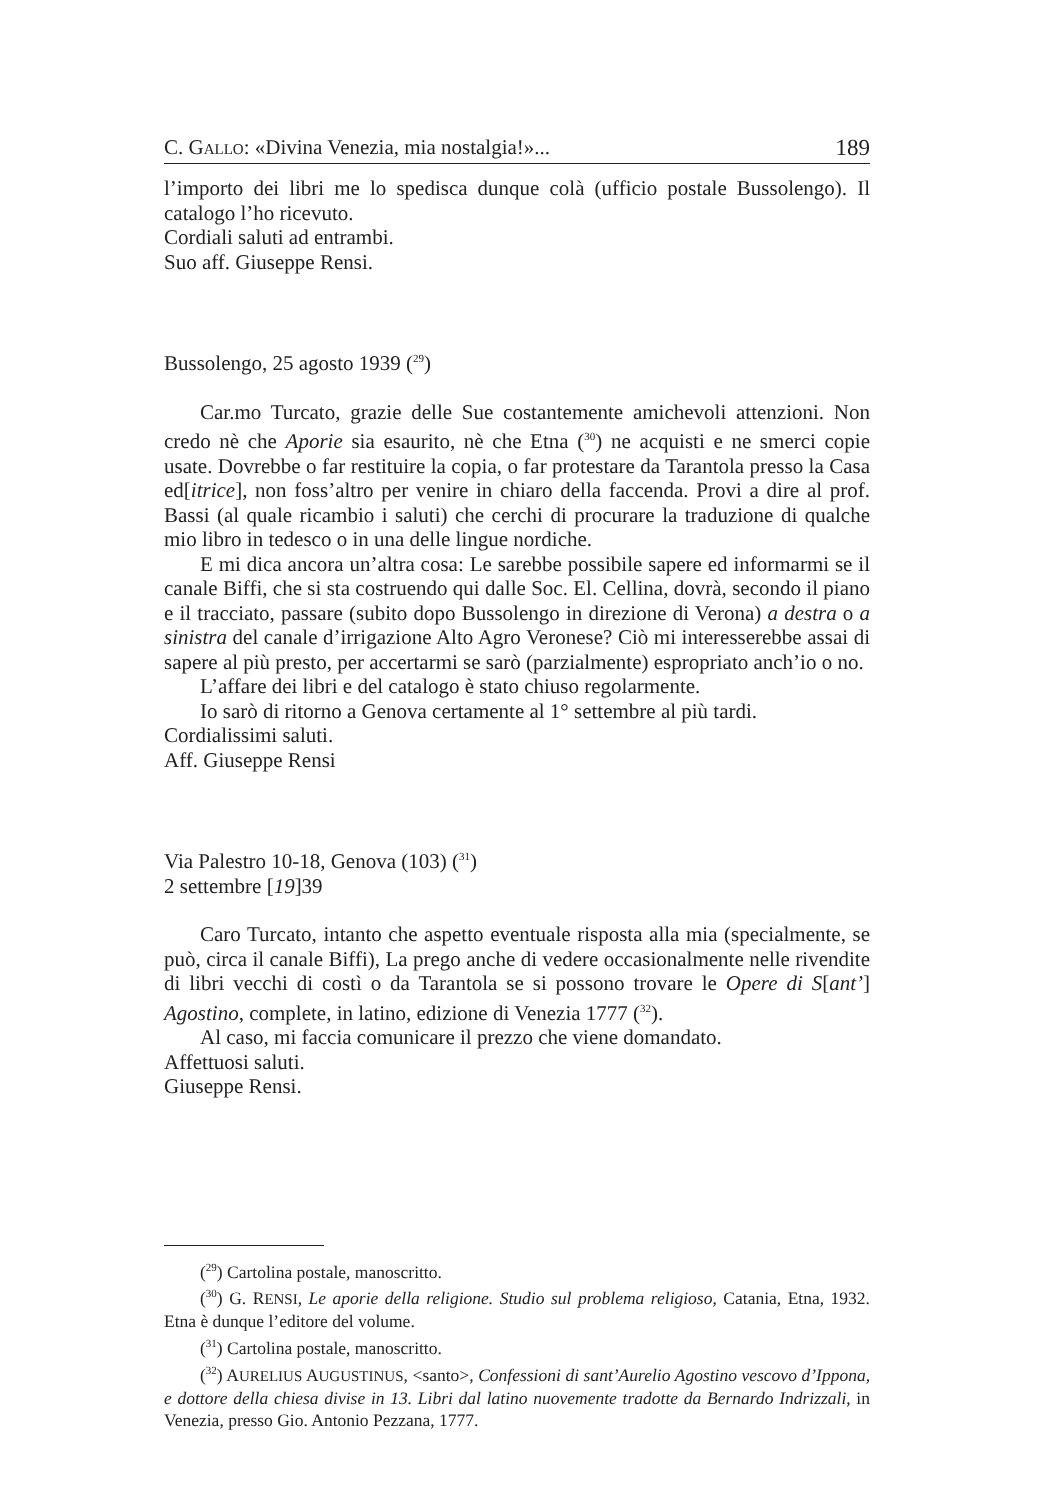C. GALLO: «Divina Venezia, mia nostalgia!»... 189
l’importo dei libri me lo spedisca dunque colà (ufficio postale Bussolengo). Il catalogo l’ho ricevuto.
Cordiali saluti ad entrambi.
Suo aff. Giuseppe Rensi.
Bussolengo, 25 agosto 1939 (<sup>29</sup>)
Car.mo Turcato, grazie delle Sue costantemente amichevoli attenzioni. Non credo nè che Aporie sia esaurito, nè che Etna (<sup>30</sup>) ne acquisti e ne smerci copie usate. Dovrebbe o far restituire la copia, o far protestare da Tarantola presso la Casa ed[itrice], non foss’altro per venire in chiaro della faccenda. Provi a dire al prof. Bassi (al quale ricambio i saluti) che cerchi di procurare la traduzione di qualche mio libro in tedesco o in una delle lingue nordiche.
E mi dica ancora un’altra cosa: Le sarebbe possibile sapere ed informarmi se il canale Biffi, che si sta costruendo qui dalle Soc. El. Cellina, dovrà, secondo il piano e il tracciato, passare (subito dopo Bussolengo in direzione di Verona) a destra o a sinistra del canale d’irrigazione Alto Agro Veronese? Ciò mi interesserebbe assai di sapere al più presto, per accertarmi se sarò (parzialmente) espropriato anch’io o no.
L’affare dei libri e del catalogo è stato chiuso regolarmente.
Io sarò di ritorno a Genova certamente al 1° settembre al più tardi.
Cordialissimi saluti.
Aff. Giuseppe Rensi
Via Palestro 10-18, Genova (103) (<sup>31</sup>)
2 settembre [19]39
Caro Turcato, intanto che aspetto eventuale risposta alla mia (specialmente, se può, circa il canale Biffi), La prego anche di vedere occasionalmente nelle rivendite di libri vecchi di costì o da Tarantola se si possono trovare le Opere di S[ant’] Agostino, complete, in latino, edizione di Venezia 1777 (<sup>32</sup>).
Al caso, mi faccia comunicare il prezzo che viene domandato.
Affettuosi saluti.
Giuseppe Rensi.
(<sup>29</sup>) Cartolina postale, manoscritto.
(<sup>30</sup>) G. RENSI, Le aporie della religione. Studio sul problema religioso, Catania, Etna, 1932. Etna è dunque l’editore del volume.
(<sup>31</sup>) Cartolina postale, manoscritto.
(<sup>32</sup>) AURELIUS AUGUSTINUS, <santo>, Confessioni di sant’Aurelio Agostino vescovo d’Ippona, e dottore della chiesa divise in 13. Libri dal latino nuovemente tradotte da Bernardo Indrizzali, in Venezia, presso Gio. Antonio Pezzana, 1777.